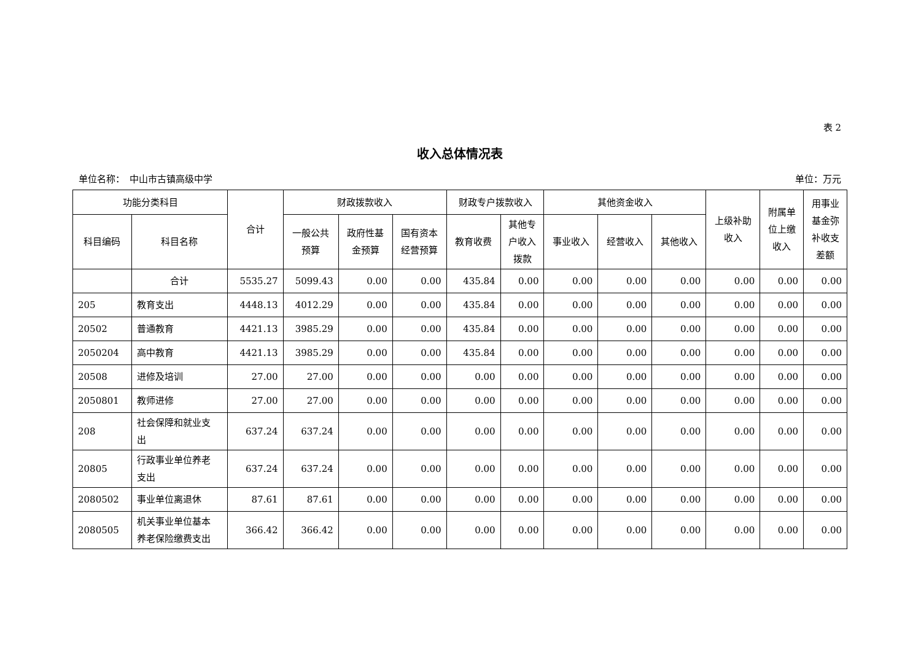表 2
收入总体情况表
单位名称：　中山市古镇高级中学 单位：万元
| 功能分类科目 | | 合计 | 财政拨款收入 | | | 财政专户拨款收入 | | 其他资金收入 | | | 上级补助 收入 | 附属单 位上缴 收入 | 用事业 基金弥 补收支 差额 |
| --- | --- | --- | --- | --- | --- | --- | --- | --- | --- | --- | --- | --- | --- |
| 科目编码 | 科目名称 | | 一般公共 预算 | 政府性基 金预算 | 国有资本 经营预算 | 教育收费 | 其他专 户收入 拨款 | 事业收入 | 经营收入 | 其他收入 | | | |
| | 合计 | 5535.27 | 5099.43 | 0.00 | 0.00 | 435.84 | 0.00 | 0.00 | 0.00 | 0.00 | 0.00 | 0.00 | 0.00 |
| 205 | 教育支出 | 4448.13 | 4012.29 | 0.00 | 0.00 | 435.84 | 0.00 | 0.00 | 0.00 | 0.00 | 0.00 | 0.00 | 0.00 |
| 20502 | 普通教育 | 4421.13 | 3985.29 | 0.00 | 0.00 | 435.84 | 0.00 | 0.00 | 0.00 | 0.00 | 0.00 | 0.00 | 0.00 |
| 2050204 | 高中教育 | 4421.13 | 3985.29 | 0.00 | 0.00 | 435.84 | 0.00 | 0.00 | 0.00 | 0.00 | 0.00 | 0.00 | 0.00 |
| 20508 | 进修及培训 | 27.00 | 27.00 | 0.00 | 0.00 | 0.00 | 0.00 | 0.00 | 0.00 | 0.00 | 0.00 | 0.00 | 0.00 |
| 2050801 | 教师进修 | 27.00 | 27.00 | 0.00 | 0.00 | 0.00 | 0.00 | 0.00 | 0.00 | 0.00 | 0.00 | 0.00 | 0.00 |
| 208 | 社会保障和就业支 出 | 637.24 | 637.24 | 0.00 | 0.00 | 0.00 | 0.00 | 0.00 | 0.00 | 0.00 | 0.00 | 0.00 | 0.00 |
| 20805 | 行政事业单位养老 支出 | 637.24 | 637.24 | 0.00 | 0.00 | 0.00 | 0.00 | 0.00 | 0.00 | 0.00 | 0.00 | 0.00 | 0.00 |
| 2080502 | 事业单位离退休 | 87.61 | 87.61 | 0.00 | 0.00 | 0.00 | 0.00 | 0.00 | 0.00 | 0.00 | 0.00 | 0.00 | 0.00 |
| 2080505 | 机关事业单位基本 养老保险缴费支出 | 366.42 | 366.42 | 0.00 | 0.00 | 0.00 | 0.00 | 0.00 | 0.00 | 0.00 | 0.00 | 0.00 | 0.00 |